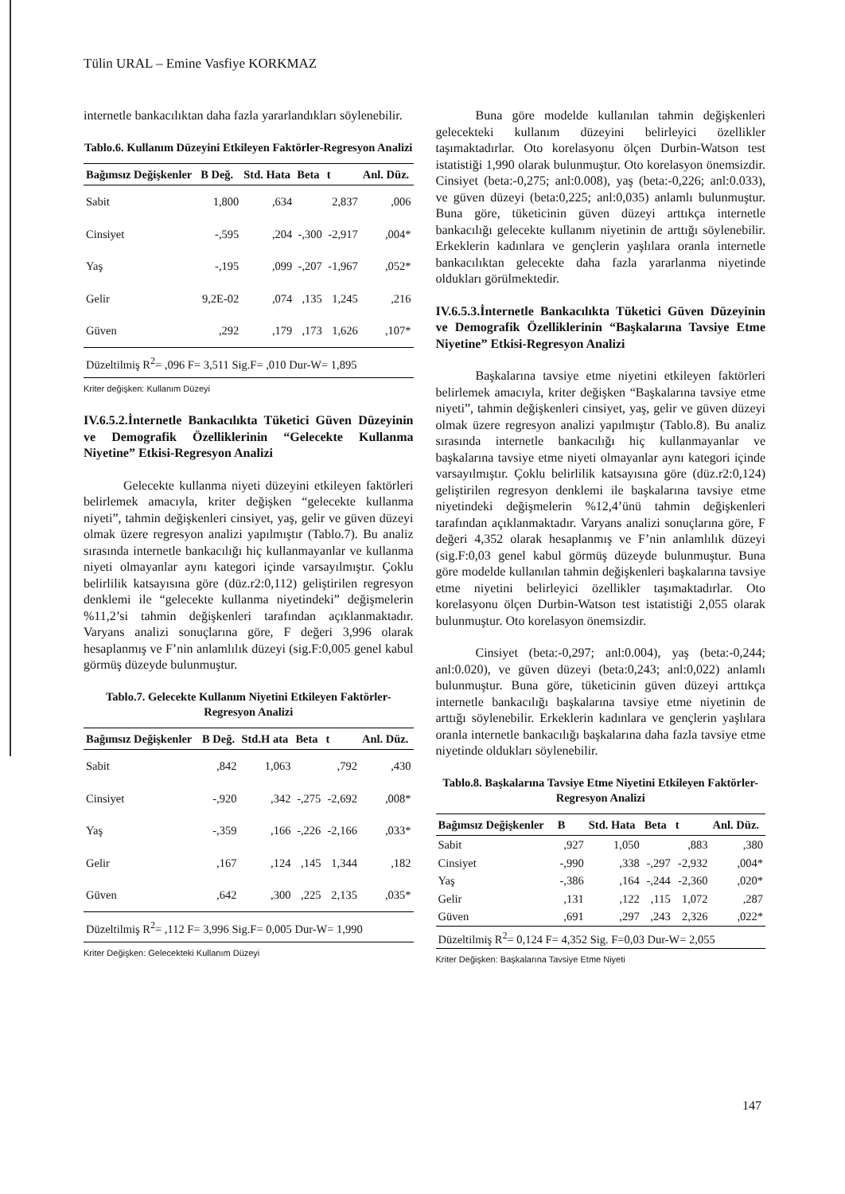Tülin URAL – Emine Vasfiye KORKMAZ
internetle bankacılıktan daha fazla yararlandıkları söylenebilir.
Tablo.6. Kullanım Düzeyini Etkileyen Faktörler-Regresyon Analizi
| Bağımsız Değişkenler | B Değ. | Std. Hata | Beta | t | Anl. Düz. |
| --- | --- | --- | --- | --- | --- |
| Sabit | 1,800 | ,634 | | 2,837 | ,006 |
| Cinsiyet | -,595 | ,204 | -,300 | -2,917 | ,004* |
| Yaş | -,195 | ,099 | -,207 | -1,967 | ,052* |
| Gelir | 9,2E-02 | ,074 | ,135 | 1,245 | ,216 |
| Güven | ,292 | ,179 | ,173 | 1,626 | ,107* |
| Düzeltilmiş R<sup>2</sup>= ,096 F= 3,511 Sig.F= ,010 Dur-W= 1,895 | | | | | |
Kriter değişken: Kullanım Düzeyi
IV.6.5.2.İnternetle Bankacılıkta Tüketici Güven Düzeyinin ve Demografik Özelliklerinin “Gelecekte Kullanma Niyetine” Etkisi-Regresyon Analizi
Gelecekte kullanma niyeti düzeyini etkileyen faktörleri belirlemek amacıyla, kriter değişken “gelecekte kullanma niyeti”, tahmin değişkenleri cinsiyet, yaş, gelir ve güven düzeyi olmak üzere regresyon analizi yapılmıştır (Tablo.7). Bu analiz sırasında internetle bankacılığı hiç kullanmayanlar ve kullanma niyeti olmayanlar aynı kategori içinde varsayılmıştır. Çoklu belirlilik katsayısına göre (düz.r2:0,112) geliştirilen regresyon denklemi ile “gelecekte kullanma niyetindeki” değişmelerin %11,2’si tahmin değişkenleri tarafından açıklanmaktadır. Varyans analizi sonuçlarına göre, F değeri 3,996 olarak hesaplanmış ve F’nin anlamlılık düzeyi (sig.F:0,005 genel kabul görmüş düzeyde bulunmuştur.
Tablo.7. Gelecekte Kullanım Niyetini Etkileyen Faktörler-Regresyon Analizi
| Bağımsız Değişkenler | B Değ. | Std.H ata | Beta | t | Anl. Düz. |
| --- | --- | --- | --- | --- | --- |
| Sabit | ,842 | 1,063 | | ,792 | ,430 |
| Cinsiyet | -,920 | ,342 | -,275 | -2,692 | ,008* |
| Yaş | -,359 | ,166 | -,226 | -2,166 | ,033* |
| Gelir | ,167 | ,124 | ,145 | 1,344 | ,182 |
| Güven | ,642 | ,300 | ,225 | 2,135 | ,035* |
| Düzeltilmiş R<sup>2</sup>= ,112 F= 3,996 Sig.F= 0,005 Dur-W= 1,990 | | | | | |
Kriter Değişken: Gelecekteki Kullanım Düzeyi
Buna göre modelde kullanılan tahmin değişkenleri gelecekteki kullanım düzeyini belirleyici özellikler taşımaktadırlar. Oto korelasyonu ölçen Durbin-Watson test istatistiği 1,990 olarak bulunmuştur. Oto korelasyon önemsizdir. Cinsiyet (beta:-0,275; anl:0.008), yaş (beta:-0,226; anl:0.033), ve güven düzeyi (beta:0,225; anl:0,035) anlamlı bulunmuştur. Buna göre, tüketicinin güven düzeyi arttıkça internetle bankacılığı gelecekte kullanım niyetinin de arttığı söylenebilir. Erkeklerin kadınlara ve gençlerin yaşlılara oranla internetle bankacılıktan gelecekte daha fazla yararlanma niyetinde oldukları görülmektedir.
IV.6.5.3.İnternetle Bankacılıkta Tüketici Güven Düzeyinin ve Demografik Özelliklerinin “Başkalarına Tavsiye Etme Niyetine” Etkisi-Regresyon Analizi
Başkalarına tavsiye etme niyetini etkileyen faktörleri belirlemek amacıyla, kriter değişken “Başkalarına tavsiye etme niyeti”, tahmin değişkenleri cinsiyet, yaş, gelir ve güven düzeyi olmak üzere regresyon analizi yapılmıştır (Tablo.8). Bu analiz sırasında internetle bankacılığı hiç kullanmayanlar ve başkalarına tavsiye etme niyeti olmayanlar aynı kategori içinde varsayılmıştır. Çoklu belirlilik katsayısına göre (düz.r2:0,124) geliştirilen regresyon denklemi ile başkalarına tavsiye etme niyetindeki değişmelerin %12,4’ünü tahmin değişkenleri tarafından açıklanmaktadır. Varyans analizi sonuçlarına göre, F değeri 4,352 olarak hesaplanmış ve F’nin anlamlılık düzeyi (sig.F:0,03 genel kabul görmüş düzeyde bulunmuştur. Buna göre modelde kullanılan tahmin değişkenleri başkalarına tavsiye etme niyetini belirleyici özellikler taşımaktadırlar. Oto korelasyonu ölçen Durbin-Watson test istatistiği 2,055 olarak bulunmuştur. Oto korelasyon önemsizdir.
Cinsiyet (beta:-0,297; anl:0.004), yaş (beta:-0,244; anl:0.020), ve güven düzeyi (beta:0,243; anl:0,022) anlamlı bulunmuştur. Buna göre, tüketicinin güven düzeyi arttıkça internetle bankacılığı başkalarına tavsiye etme niyetinin de arttığı söylenebilir. Erkeklerin kadınlara ve gençlerin yaşlılara oranla internetle bankacılığı başkalarına daha fazla tavsiye etme niyetinde oldukları söylenebilir.
Tablo.8. Başkalarına Tavsiye Etme Niyetini Etkileyen Faktörler-Regresyon Analizi
| Bağımsız Değişkenler | B | Std. Hata | Beta | t | Anl. Düz. |
| --- | --- | --- | --- | --- | --- |
| Sabit | ,927 | 1,050 | | ,883 | ,380 |
| Cinsiyet | -,990 | ,338 | -,297 | -2,932 | ,004* |
| Yaş | -,386 | ,164 | -,244 | -2,360 | ,020* |
| Gelir | ,131 | ,122 | ,115 | 1,072 | ,287 |
| Güven | ,691 | ,297 | ,243 | 2,326 | ,022* |
| Düzeltilmiş R<sup>2</sup>= 0,124 F= 4,352 Sig. F=0,03 Dur-W= 2,055 | | | | | |
Kriter Değişken: Başkalarına Tavsiye Etme Niyeti
147